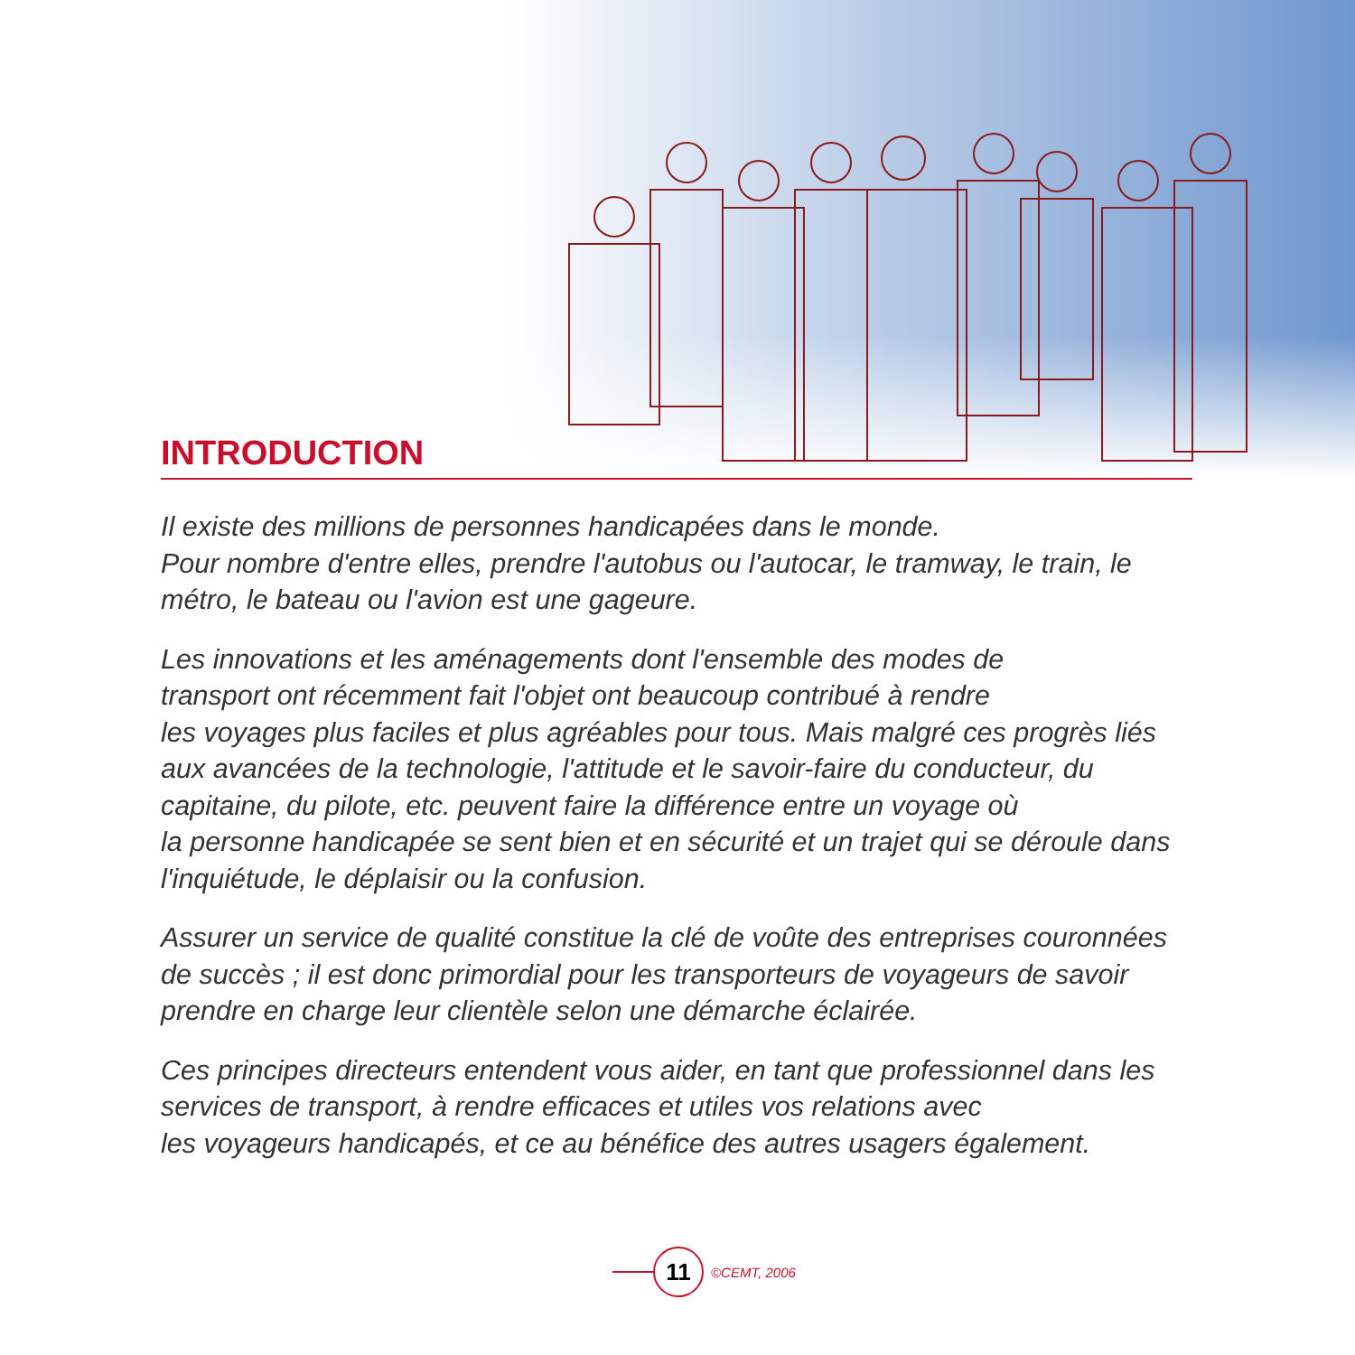INTRODUCTION
Il existe des millions de personnes handicapées dans le monde.
Pour nombre d'entre elles, prendre l'autobus ou l'autocar, le tramway, le train, le métro, le bateau ou l'avion est une gageure.
Les innovations et les aménagements dont l'ensemble des modes de
transport ont récemment fait l'objet ont beaucoup contribué à rendre
les voyages plus faciles et plus agréables pour tous. Mais malgré ces progrès liés aux avancées de la technologie, l'attitude et le savoir-faire du conducteur, du capitaine, du pilote, etc. peuvent faire la différence entre un voyage où
la personne handicapée se sent bien et en sécurité et un trajet qui se déroule dans l'inquiétude, le déplaisir ou la confusion.
Assurer un service de qualité constitue la clé de voûte des entreprises couronnées de succès ; il est donc primordial pour les transporteurs de voyageurs de savoir prendre en charge leur clientèle selon une démarche éclairée.
Ces principes directeurs entendent vous aider, en tant que professionnel dans les services de transport, à rendre efficaces et utiles vos relations avec
les voyageurs handicapés, et ce au bénéfice des autres usagers également.
11
©CEMT, 2006